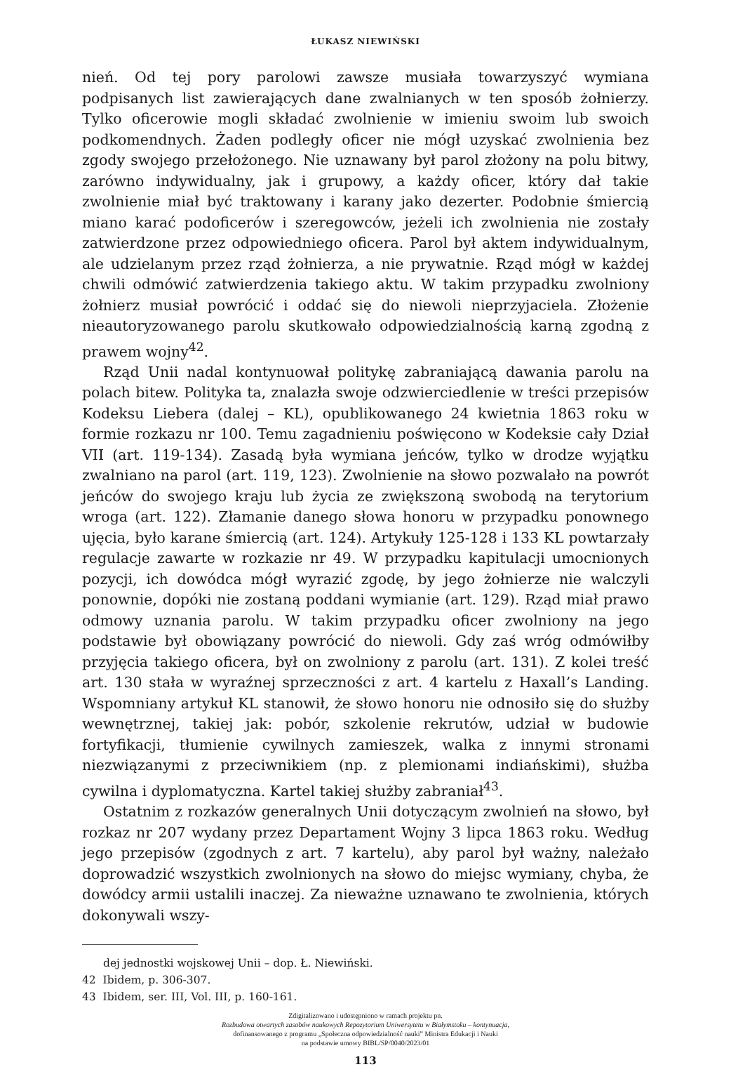ŁUKASZ NIEWIŃSKI
nień. Od tej pory parolowi zawsze musiała towarzyszyć wymiana podpisanych list zawierających dane zwalnianych w ten sposób żołnierzy. Tylko oficerowie mogli składać zwolnienie w imieniu swoim lub swoich podkomendnych. Żaden podległy oficer nie mógł uzyskać zwolnienia bez zgody swojego przełożonego. Nie uznawany był parol złożony na polu bitwy, zarówno indywidualny, jak i grupowy, a każdy oficer, który dał takie zwolnienie miał być traktowany i karany jako dezerter. Podobnie śmiercią miano karać podoficerów i szeregowców, jeżeli ich zwolnienia nie zostały zatwierdzone przez odpowiedniego oficera. Parol był aktem indywidualnym, ale udzielanym przez rząd żołnierza, a nie prywatnie. Rząd mógł w każdej chwili odmówić zatwierdzenia takiego aktu. W takim przypadku zwolniony żołnierz musiał powrócić i oddać się do niewoli nieprzyjaciela. Złożenie nieautoryzowanego parolu skutkowało odpowiedzialnością karną zgodną z prawem wojny<sup>42</sup>.
Rząd Unii nadal kontynuował politykę zabraniającą dawania parolu na polach bitew. Polityka ta, znalazła swoje odzwierciedlenie w treści przepisów Kodeksu Liebera (dalej – KL), opublikowanego 24 kwietnia 1863 roku w formie rozkazu nr 100. Temu zagadnieniu poświęcono w Kodeksie cały Dział VII (art. 119-134). Zasadą była wymiana jeńców, tylko w drodze wyjątku zwalniano na parol (art. 119, 123). Zwolnienie na słowo pozwalało na powrót jeńców do swojego kraju lub życia ze zwiększoną swobodą na terytorium wroga (art. 122). Złamanie danego słowa honoru w przypadku ponownego ujęcia, było karane śmiercią (art. 124). Artykuły 125-128 i 133 KL powtarzały regulacje zawarte w rozkazie nr 49. W przypadku kapitulacji umocnionych pozycji, ich dowódca mógł wyrazić zgodę, by jego żołnierze nie walczyli ponownie, dopóki nie zostaną poddani wymianie (art. 129). Rząd miał prawo odmowy uznania parolu. W takim przypadku oficer zwolniony na jego podstawie był obowiązany powrócić do niewoli. Gdy zaś wróg odmówiłby przyjęcia takiego oficera, był on zwolniony z parolu (art. 131). Z kolei treść art. 130 stała w wyraźnej sprzeczności z art. 4 kartelu z Haxall’s Landing. Wspomniany artykuł KL stanowił, że słowo honoru nie odnosiło się do służby wewnętrznej, takiej jak: pobór, szkolenie rekrutów, udział w budowie fortyfikacji, tłumienie cywilnych zamieszek, walka z innymi stronami niezwiązanymi z przeciwnikiem (np. z plemionami indiańskimi), służba cywilna i dyplomatyczna. Kartel takiej służby zabraniał<sup>43</sup>.
Ostatnim z rozkazów generalnych Unii dotyczącym zwolnień na słowo, był rozkaz nr 207 wydany przez Departament Wojny 3 lipca 1863 roku. Według jego przepisów (zgodnych z art. 7 kartelu), aby parol był ważny, należało doprowadzić wszystkich zwolnionych na słowo do miejsc wymiany, chyba, że dowódcy armii ustalili inaczej. Za nieważne uznawano te zwolnienia, których dokonywali wszy-
dej jednostki wojskowej Unii – dop. Ł. Niewiński.
42 Ibidem, p. 306-307.
43 Ibidem, ser. III, Vol. III, p. 160-161.
Zdigitalizowano i udostępniono w ramach projektu pn.
Rozbudowa otwartych zasobów naukowych Repozytorium Uniwersytetu w Białymstoku – kontynuacja,
dofinansowanego z programu „Społeczna odpowiedzialność nauki” Ministra Edukacji i Nauki
na podstawie umowy BIBL/SP/0040/2023/01
113